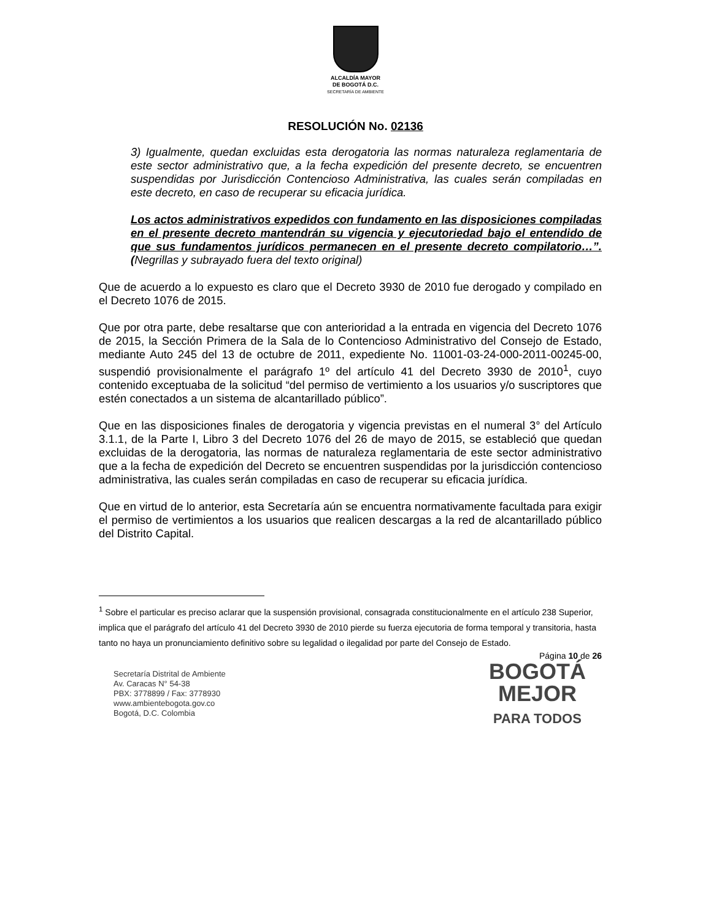ALCALDÍA MAYOR
DE BOGOTÁ D.C.
SECRETARÍA DE AMBIENTE
RESOLUCIÓN No. 02136
3) Igualmente, quedan excluidas esta derogatoria las normas naturaleza reglamentaria de este sector administrativo que, a la fecha expedición del presente decreto, se encuentren suspendidas por Jurisdicción Contencioso Administrativa, las cuales serán compiladas en este decreto, en caso de recuperar su eficacia jurídica.
Los actos administrativos expedidos con fundamento en las disposiciones compiladas en el presente decreto mantendrán su vigencia y ejecutoriedad bajo el entendido de que sus fundamentos jurídicos permanecen en el presente decreto compilatorio…”. (Negrillas y subrayado fuera del texto original)
Que de acuerdo a lo expuesto es claro que el Decreto 3930 de 2010 fue derogado y compilado en el Decreto 1076 de 2015.
Que por otra parte, debe resaltarse que con anterioridad a la entrada en vigencia del Decreto 1076 de 2015, la Sección Primera de la Sala de lo Contencioso Administrativo del Consejo de Estado, mediante Auto 245 del 13 de octubre de 2011, expediente No. 11001-03-24-000-2011-00245-00, suspendió provisionalmente el parágrafo 1º del artículo 41 del Decreto 3930 de 2010<sup>1</sup>, cuyo contenido exceptuaba de la solicitud “del permiso de vertimiento a los usuarios y/o suscriptores que estén conectados a un sistema de alcantarillado público”.
Que en las disposiciones finales de derogatoria y vigencia previstas en el numeral 3° del Artículo 3.1.1, de la Parte I, Libro 3 del Decreto 1076 del 26 de mayo de 2015, se estableció que quedan excluidas de la derogatoria, las normas de naturaleza reglamentaria de este sector administrativo que a la fecha de expedición del Decreto se encuentren suspendidas por la jurisdicción contencioso administrativa, las cuales serán compiladas en caso de recuperar su eficacia jurídica.
Que en virtud de lo anterior, esta Secretaría aún se encuentra normativamente facultada para exigir el permiso de vertimientos a los usuarios que realicen descargas a la red de alcantarillado público del Distrito Capital.
<sup>1</sup> Sobre el particular es preciso aclarar que la suspensión provisional, consagrada constitucionalmente en el artículo 238 Superior, implica que el parágrafo del artículo 41 del Decreto 3930 de 2010 pierde su fuerza ejecutoria de forma temporal y transitoria, hasta tanto no haya un pronunciamiento definitivo sobre su legalidad o ilegalidad por parte del Consejo de Estado.
Secretaría Distrital de Ambiente
Av. Caracas N° 54-38
PBX: 3778899 / Fax: 3778930
www.ambientebogota.gov.co
Bogotá, D.C. Colombia
Página 10 de 26
BOGOTÁ
MEJOR
PARA TODOS